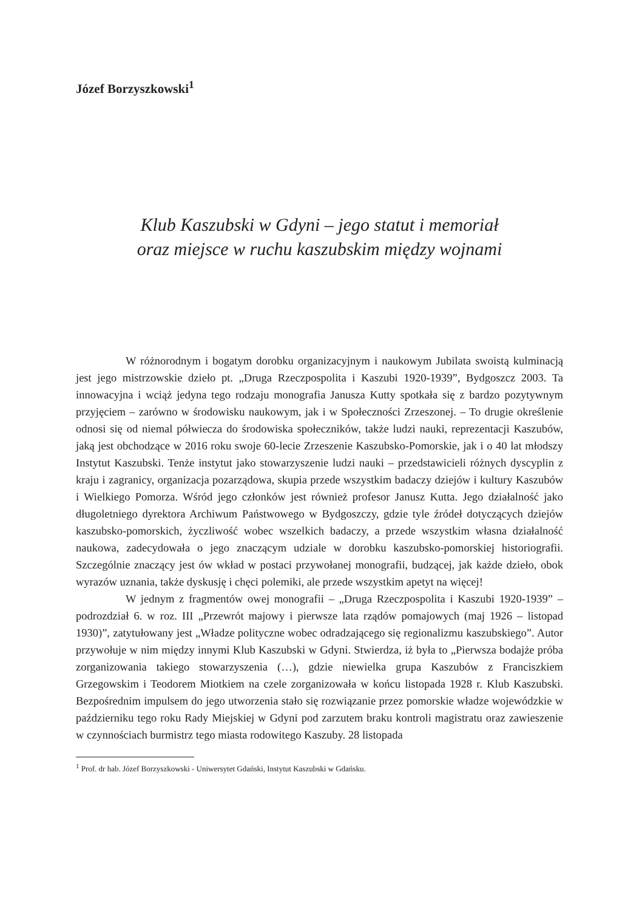Józef Borzyszkowski<sup>1</sup>
Klub Kaszubski w Gdyni – jego statut i memoriał
oraz miejsce w ruchu kaszubskim między wojnami
W różnorodnym i bogatym dorobku organizacyjnym i naukowym Jubilata swoistą kulminacją jest jego mistrzowskie dzieło pt. „Druga Rzeczpospolita i Kaszubi 1920-1939”, Bydgoszcz 2003. Ta innowacyjna i wciąż jedyna tego rodzaju monografia Janusza Kutty spotkała się z bardzo pozytywnym przyjęciem – zarówno w środowisku naukowym, jak i w Społeczności Zrzeszonej. – To drugie określenie odnosi się od niemal półwiecza do środowiska społeczników, także ludzi nauki, reprezentacji Kaszubów, jaką jest obchodzące w 2016 roku swoje 60-lecie Zrzeszenie Kaszubsko-Pomorskie, jak i o 40 lat młodszy Instytut Kaszubski. Tenże instytut jako stowarzyszenie ludzi nauki – przedstawicieli różnych dyscyplin z kraju i zagranicy, organizacja pozarządowa, skupia przede wszystkim badaczy dziejów i kultury Kaszubów i Wielkiego Pomorza. Wśród jego członków jest również profesor Janusz Kutta. Jego działalność jako długoletniego dyrektora Archiwum Państwowego w Bydgoszczy, gdzie tyle źródeł dotyczących dziejów kaszubsko-pomorskich, życzliwość wobec wszelkich badaczy, a przede wszystkim własna działalność naukowa, zadecydowała o jego znaczącym udziale w dorobku kaszubsko-pomorskiej historiografii. Szczególnie znaczący jest ów wkład w postaci przywołanej monografii, budzącej, jak każde dzieło, obok wyrazów uznania, także dyskusję i chęci polemiki, ale przede wszystkim apetyt na więcej!
W jednym z fragmentów owej monografii – „Druga Rzeczpospolita i Kaszubi 1920-1939” – podrozdział 6. w roz. III „Przewrót majowy i pierwsze lata rządów pomajowych (maj 1926 – listopad 1930)”, zatytułowany jest „Władze polityczne wobec odradzającego się regionalizmu kaszubskiego”. Autor przywołuje w nim między innymi Klub Kaszubski w Gdyni. Stwierdza, iż była to „Pierwsza bodajże próba zorganizowania takiego stowarzyszenia (…), gdzie niewielka grupa Kaszubów z Franciszkiem Grzegowskim i Teodorem Miotkiem na czele zorganizowała w końcu listopada 1928 r. Klub Kaszubski. Bezpośrednim impulsem do jego utworzenia stało się rozwiązanie przez pomorskie władze wojewódzkie w październiku tego roku Rady Miejskiej w Gdyni pod zarzutem braku kontroli magistratu oraz zawieszenie w czynnościach burmistrz tego miasta rodowitego Kaszuby. 28 listopada
<sup>1</sup> Prof. dr hab. Józef Borzyszkowski - Uniwersytet Gdański, Instytut Kaszubski w Gdańsku.